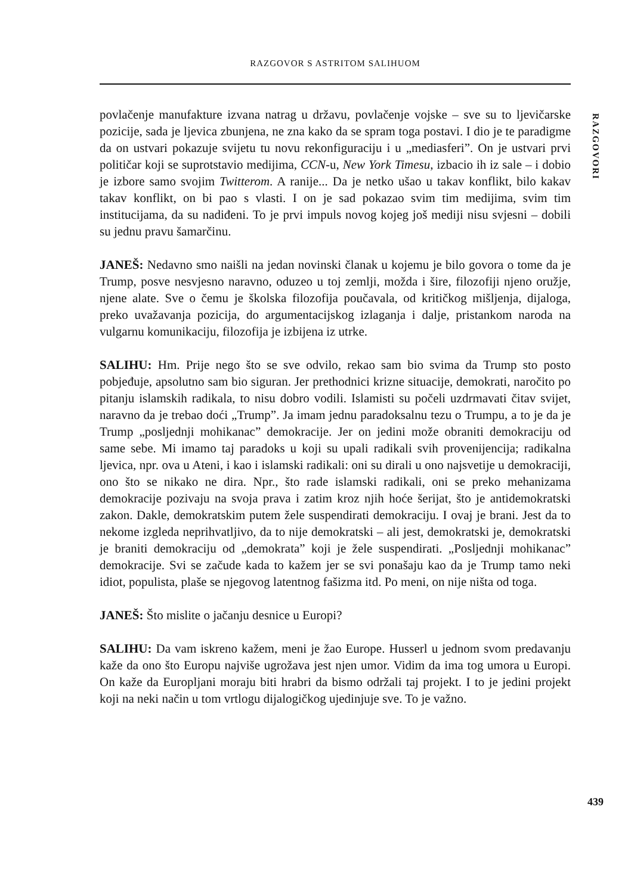RAZGOVOR S ASTRITOM SALIHUOM
RAZGOVORI
povlačenje manufakture izvana natrag u državu, povlačenje vojske – sve su to ljevičarske pozicije, sada je ljevica zbunjena, ne zna kako da se spram toga postavi. I dio je te paradigme da on ustvari pokazuje svijetu tu novu rekonfiguraciju i u „mediasferi”. On je ustvari prvi političar koji se suprotstavio medijima, CCN-u, New York Timesu, izbacio ih iz sale – i dobio je izbore samo svojim Twitterom. A ranije... Da je netko ušao u takav konflikt, bilo kakav takav konflikt, on bi pao s vlasti. I on je sad pokazao svim tim medijima, svim tim institucijama, da su nadiđeni. To je prvi impuls novog kojeg još mediji nisu svjesni – dobili su jednu pravu šamarčinu.
JANEŠ: Nedavno smo naišli na jedan novinski članak u kojemu je bilo govora o tome da je Trump, posve nesvjesno naravno, oduzeo u toj zemlji, možda i šire, filozofiji njeno oružje, njene alate. Sve o čemu je školska filozofija poučavala, od kritičkog mišljenja, dijaloga, preko uvažavanja pozicija, do argumentacijskog izlaganja i dalje, pristankom naroda na vulgarnu komunikaciju, filozofija je izbijena iz utrke.
SALIHU: Hm. Prije nego što se sve odvilo, rekao sam bio svima da Trump sto posto pobjeđuje, apsolutno sam bio siguran. Jer prethodnici krizne situacije, demokrati, naročito po pitanju islamskih radikala, to nisu dobro vodili. Islamisti su počeli uzdrmavati čitav svijet, naravno da je trebao doći „Trump”. Ja imam jednu paradoksalnu tezu o Trumpu, a to je da je Trump „posljednji mohikanac” demokracije. Jer on jedini može obraniti demokraciju od same sebe. Mi imamo taj paradoks u koji su upali radikali svih provenijencija; radikalna ljevica, npr. ova u Ateni, i kao i islamski radikali: oni su dirali u ono najsvetije u demokraciji, ono što se nikako ne dira. Npr., što rade islamski radikali, oni se preko mehanizama demokracije pozivaju na svoja prava i zatim kroz njih hoće šerijat, što je antidemokratski zakon. Dakle, demokratskim putem žele suspendirati demokraciju. I ovaj je brani. Jest da to nekome izgleda neprihvatljivo, da to nije demokratski – ali jest, demokratski je, demokratski je braniti demokraciju od „demokrata” koji je žele suspendirati. „Posljednji mohikanac” demokracije. Svi se začude kada to kažem jer se svi ponašaju kao da je Trump tamo neki idiot, populista, plaše se njegovog latentnog fašizma itd. Po meni, on nije ništa od toga.
JANEŠ: Što mislite o jačanju desnice u Europi?
SALIHU: Da vam iskreno kažem, meni je žao Europe. Husserl u jednom svom predavanju kaže da ono što Europu najviše ugrožava jest njen umor. Vidim da ima tog umora u Europi. On kaže da Europljani moraju biti hrabri da bismo održali taj projekt. I to je jedini projekt koji na neki način u tom vrtlogu dijalogičkog ujedinjuje sve. To je važno.
439